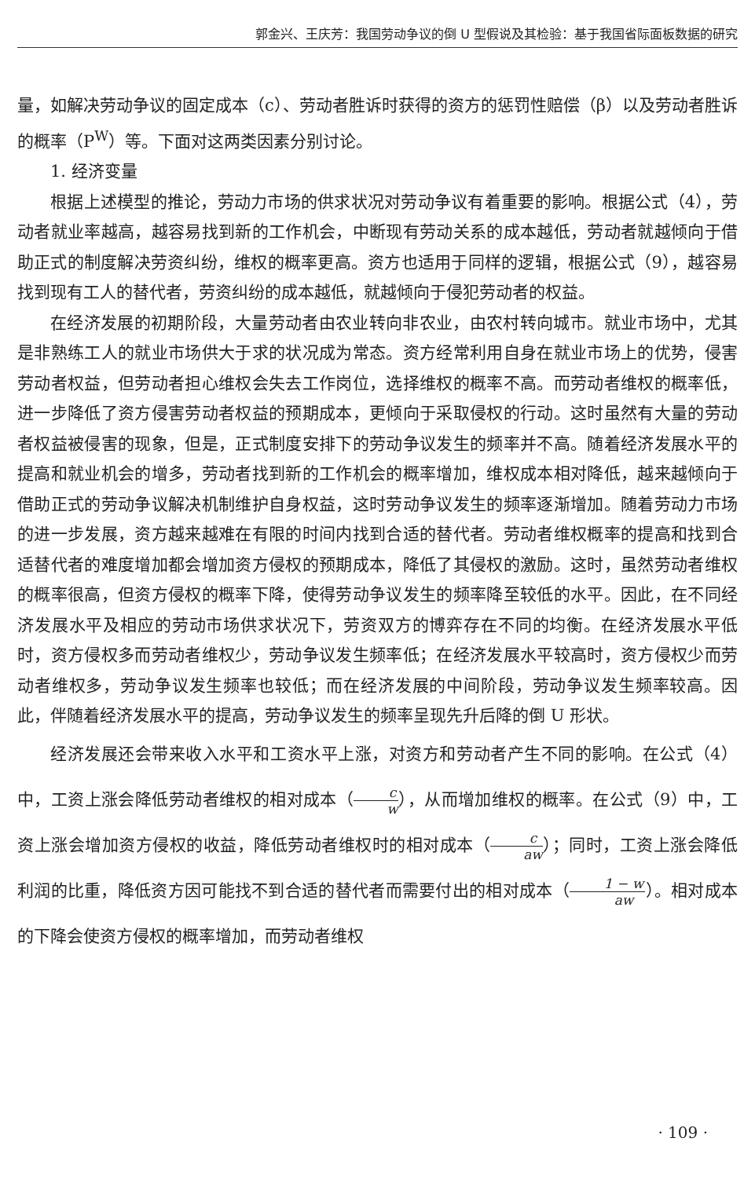郭金兴、王庆芳：我国劳动争议的倒 U 型假说及其检验：基于我国省际面板数据的研究
量，如解决劳动争议的固定成本（c）、劳动者胜诉时获得的资方的惩罚性赔偿（β）以及劳动者胜诉的概率（P<sup>W</sup>）等。下面对这两类因素分别讨论。
1. 经济变量
根据上述模型的推论，劳动力市场的供求状况对劳动争议有着重要的影响。根据公式（4），劳动者就业率越高，越容易找到新的工作机会，中断现有劳动关系的成本越低，劳动者就越倾向于借助正式的制度解决劳资纠纷，维权的概率更高。资方也适用于同样的逻辑，根据公式（9），越容易找到现有工人的替代者，劳资纠纷的成本越低，就越倾向于侵犯劳动者的权益。
在经济发展的初期阶段，大量劳动者由农业转向非农业，由农村转向城市。就业市场中，尤其是非熟练工人的就业市场供大于求的状况成为常态。资方经常利用自身在就业市场上的优势，侵害劳动者权益，但劳动者担心维权会失去工作岗位，选择维权的概率不高。而劳动者维权的概率低，进一步降低了资方侵害劳动者权益的预期成本，更倾向于采取侵权的行动。这时虽然有大量的劳动者权益被侵害的现象，但是，正式制度安排下的劳动争议发生的频率并不高。随着经济发展水平的提高和就业机会的增多，劳动者找到新的工作机会的概率增加，维权成本相对降低，越来越倾向于借助正式的劳动争议解决机制维护自身权益，这时劳动争议发生的频率逐渐增加。随着劳动力市场的进一步发展，资方越来越难在有限的时间内找到合适的替代者。劳动者维权概率的提高和找到合适替代者的难度增加都会增加资方侵权的预期成本，降低了其侵权的激励。这时，虽然劳动者维权的概率很高，但资方侵权的概率下降，使得劳动争议发生的频率降至较低的水平。因此，在不同经济发展水平及相应的劳动市场供求状况下，劳资双方的博弈存在不同的均衡。在经济发展水平低时，资方侵权多而劳动者维权少，劳动争议发生频率低；在经济发展水平较高时，资方侵权少而劳动者维权多，劳动争议发生频率也较低；而在经济发展的中间阶段，劳动争议发生频率较高。因此，伴随着经济发展水平的提高，劳动争议发生的频率呈现先升后降的倒 U 形状。
经济发展还会带来收入水平和工资水平上涨，对资方和劳动者产生不同的影响。在公式（4）中，工资上涨会降低劳动者维权的相对成本（c w），从而增加维权的概率。在公式（9）中，工资上涨会增加资方侵权的收益，降低劳动者维权时的相对成本（c aw）；同时，工资上涨会降低利润的比重，降低资方因可能找不到合适的替代者而需要付出的相对成本（1 − w aw）。相对成本的下降会使资方侵权的概率增加，而劳动者维权
· 109 ·